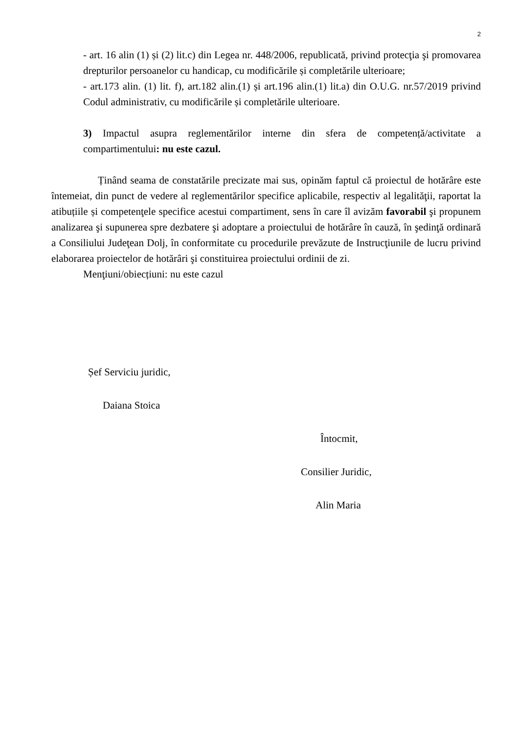2
- art. 16 alin (1) și (2) lit.c) din Legea nr. 448/2006, republicată, privind protecţia şi promovarea drepturilor persoanelor cu handicap, cu modificările și completările ulterioare;
- art.173 alin. (1) lit. f), art.182 alin.(1) și art.196 alin.(1) lit.a) din O.U.G. nr.57/2019 privind Codul administrativ, cu modificările și completările ulterioare.
3) Impactul asupra reglementărilor interne din sfera de competență/activitate a compartimentului: nu este cazul.
Ținând seama de constatările precizate mai sus, opinăm faptul că proiectul de hotărâre este întemeiat, din punct de vedere al reglementărilor specifice aplicabile, respectiv al legalităţii, raportat la atibuțiile și competenţele specifice acestui compartiment, sens în care îl avizăm favorabil şi propunem analizarea şi supunerea spre dezbatere şi adoptare a proiectului de hotărâre în cauză, în şedinţă ordinară a Consiliului Judeţean Dolj, în conformitate cu procedurile prevăzute de Instrucţiunile de lucru privind elaborarea proiectelor de hotărâri şi constituirea proiectului ordinii de zi.
Menţiuni/obiecțiuni: nu este cazul
Șef Serviciu juridic,
Daiana Stoica
Întocmit,
Consilier Juridic,
Alin Maria